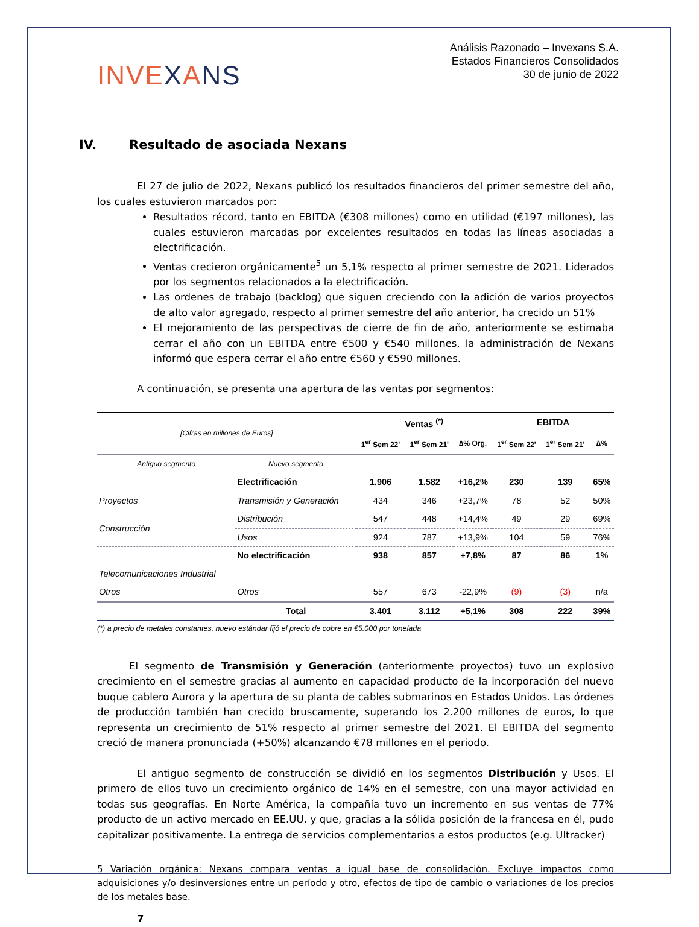INVEXANS
Análisis Razonado – Invexans S.A.
Estados Financieros Consolidados
30 de junio de 2022
IV. Resultado de asociada Nexans
El 27 de julio de 2022, Nexans publicó los resultados financieros del primer semestre del año, los cuales estuvieron marcados por:
Resultados récord, tanto en EBITDA (€308 millones) como en utilidad (€197 millones), las cuales estuvieron marcadas por excelentes resultados en todas las líneas asociadas a electrificación.
Ventas crecieron orgánicamente<sup>5</sup> un 5,1% respecto al primer semestre de 2021. Liderados por los segmentos relacionados a la electrificación.
Las ordenes de trabajo (backlog) que siguen creciendo con la adición de varios proyectos de alto valor agregado, respecto al primer semestre del año anterior, ha crecido un 51%
El mejoramiento de las perspectivas de cierre de fin de año, anteriormente se estimaba cerrar el año con un EBITDA entre €500 y €540 millones, la administración de Nexans informó que espera cerrar el año entre €560 y €590 millones.
A continuación, se presenta una apertura de las ventas por segmentos:
| [Cifras en millones de Euros] | | Ventas <sup>(*)</sup> | | | EBITDA | | |
| --- | --- | --- | --- | --- | --- | --- | --- |
| | | 1<sup>er</sup> Sem 22' | 1<sup>er</sup> Sem 21' | ∆% Org. | 1<sup>er</sup> Sem 22' | 1<sup>er</sup> Sem 21' | ∆% |
| Antiguo segmento | Nuevo segmento | | | | | | |
| | Electrificación | 1.906 | 1.582 | +16,2% | 230 | 139 | 65% |
| Proyectos | Transmisión y Generación | 434 | 346 | +23,7% | 78 | 52 | 50% |
| Construcción | Distribución | 547 | 448 | +14,4% | 49 | 29 | 69% |
| | Usos | 924 | 787 | +13,9% | 104 | 59 | 76% |
| | No electrificación | 938 | 857 | +7,8% | 87 | 86 | 1% |
| Telecomunicaciones Industrial | | | | | | | |
| Otros | Otros | 557 | 673 | -22,9% | (9) | (3) | n/a |
| | Total | 3.401 | 3.112 | +5,1% | 308 | 222 | 39% |
(*) a precio de metales constantes, nuevo estándar fijó el precio de cobre en €5.000 por tonelada
El segmento de Transmisión y Generación (anteriormente proyectos) tuvo un explosivo crecimiento en el semestre gracias al aumento en capacidad producto de la incorporación del nuevo buque cablero Aurora y la apertura de su planta de cables submarinos en Estados Unidos. Las órdenes de producción también han crecido bruscamente, superando los 2.200 millones de euros, lo que representa un crecimiento de 51% respecto al primer semestre del 2021. El EBITDA del segmento creció de manera pronunciada (+50%) alcanzando €78 millones en el periodo.
El antiguo segmento de construcción se dividió en los segmentos Distribución y Usos. El primero de ellos tuvo un crecimiento orgánico de 14% en el semestre, con una mayor actividad en todas sus geografías. En Norte América, la compañía tuvo un incremento en sus ventas de 77% producto de un activo mercado en EE.UU. y que, gracias a la sólida posición de la francesa en él, pudo capitalizar positivamente. La entrega de servicios complementarios a estos productos (e.g. Ultracker)
5 Variación orgánica: Nexans compara ventas a igual base de consolidación. Excluye impactos como adquisiciones y/o desinversiones entre un período y otro, efectos de tipo de cambio o variaciones de los precios de los metales base.
7